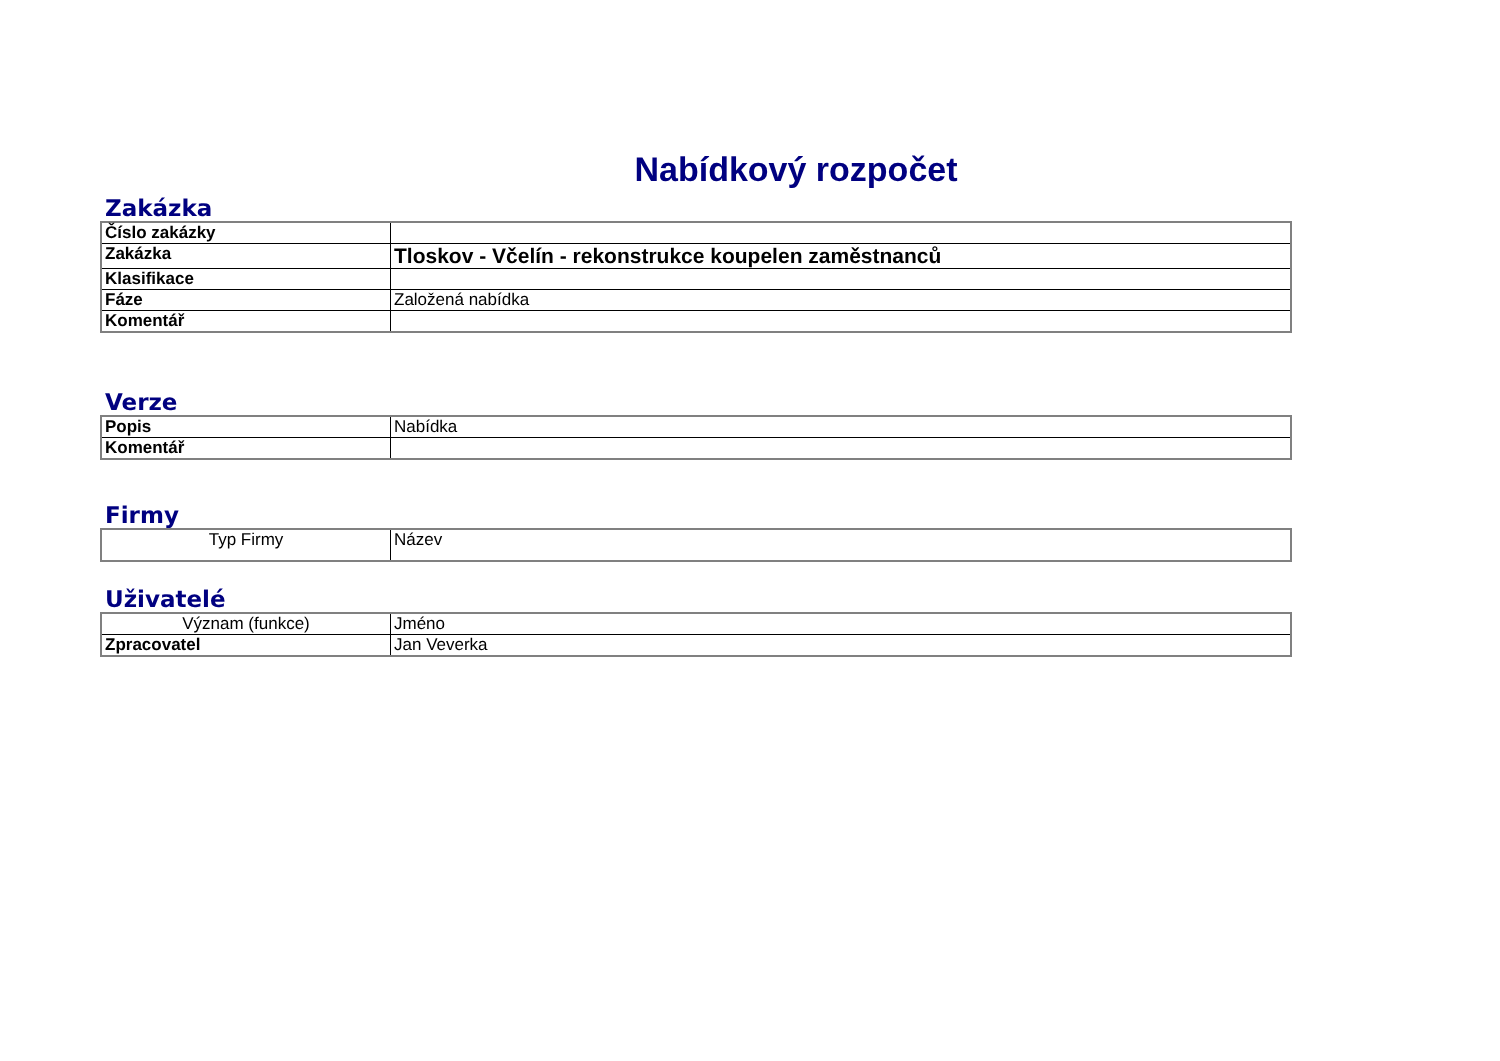Nabídkový rozpočet
Zakázka
| Číslo zakázky | |
| Zakázka | Tloskov - Včelín - rekonstrukce koupelen zaměstnanců |
| Klasifikace | |
| Fáze | Založená nabídka |
| Komentář | |
Verze
| Popis | Nabídka |
| Komentář | |
Firmy
| Typ Firmy | Název |
Uživatelé
| Význam (funkce) | Jméno |
| Zpracovatel | Jan Veverka |